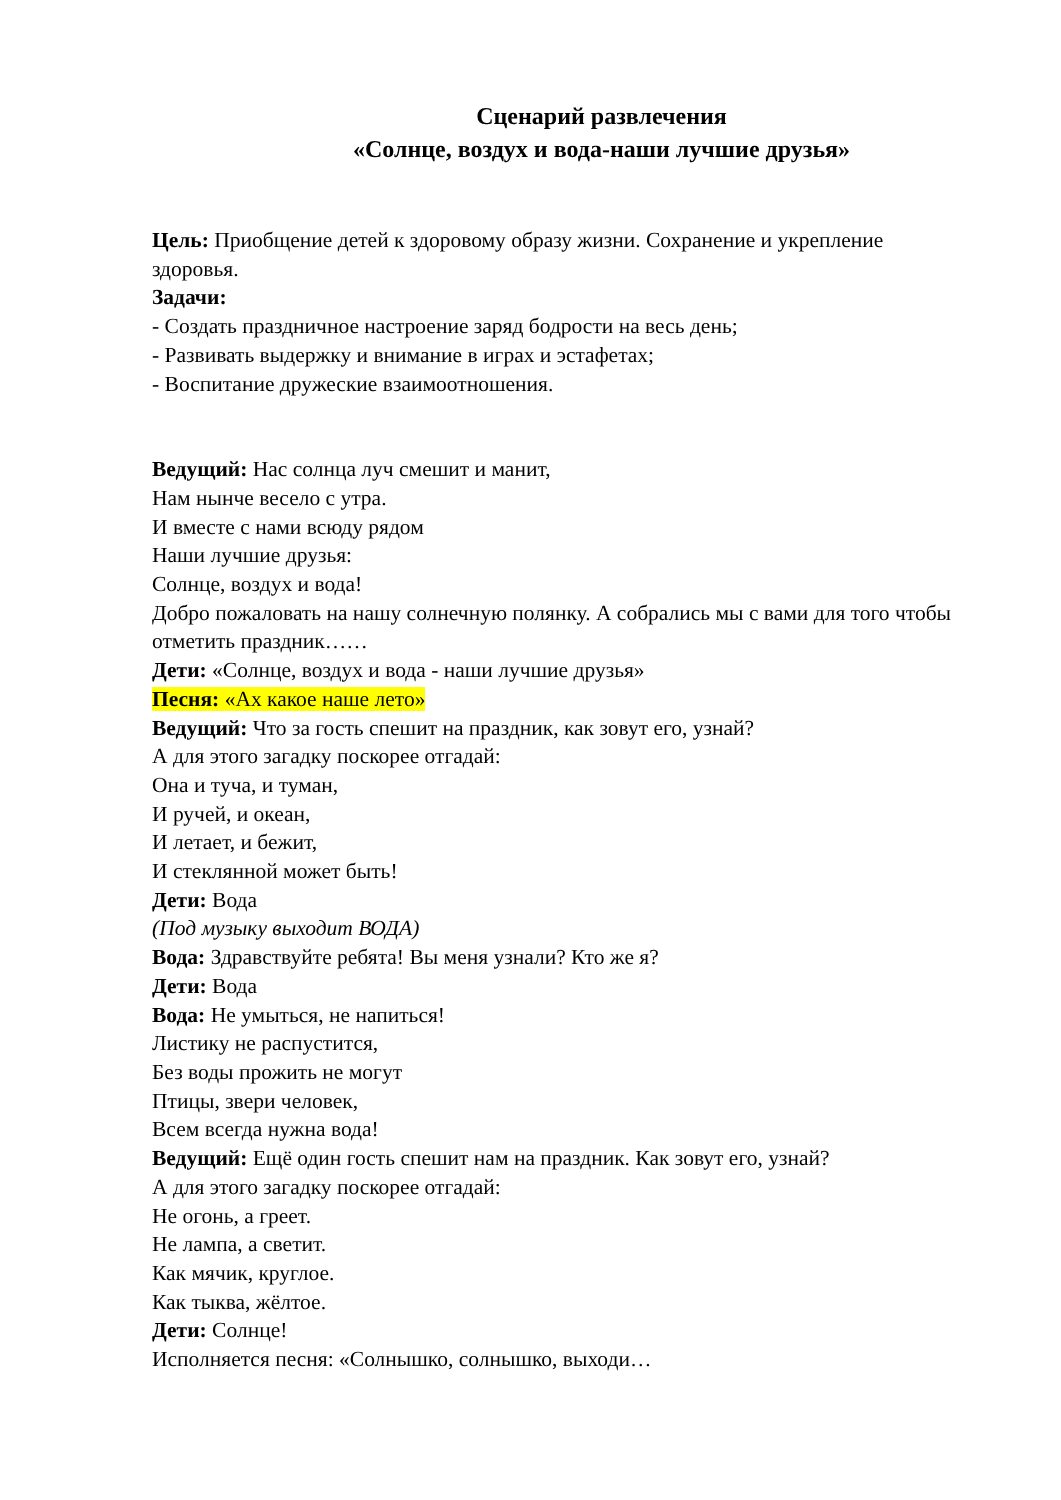Сценарий развлечения
«Солнце, воздух и вода-наши лучшие друзья»
Цель: Приобщение детей к здоровому образу жизни. Сохранение и укрепление здоровья.
Задачи:
- Создать праздничное настроение заряд бодрости на весь день;
- Развивать выдержку и внимание в играх и эстафетах;
- Воспитание дружеские взаимоотношения.
Ведущий: Нас солнца луч смешит и манит,
Нам нынче весело с утра.
И вместе с нами всюду рядом
Наши лучшие друзья:
Солнце, воздух и вода!
Добро пожаловать на нашу солнечную полянку. А собрались мы с вами для того чтобы отметить праздник……
Дети: «Солнце, воздух и вода - наши лучшие друзья»
Песня: «Ах какое наше лето»
Ведущий: Что за гость спешит на праздник, как зовут его, узнай?
А для этого загадку поскорее отгадай:
Она и туча, и туман,
И ручей, и океан,
И летает, и бежит,
И стеклянной может быть!
Дети: Вода
(Под музыку выходит ВОДА)
Вода: Здравствуйте ребята! Вы меня узнали? Кто же я?
Дети: Вода
Вода: Не умыться, не напиться!
Листику не распустится,
Без воды прожить не могут
Птицы, звери человек,
Всем всегда нужна вода!
Ведущий: Ещё один гость спешит нам на праздник. Как зовут его, узнай?
А для этого загадку поскорее отгадай:
Не огонь, а греет.
Не лампа, а светит.
Как мячик, круглое.
Как тыква, жёлтое.
Дети: Солнце!
Исполняется песня: «Солнышко, солнышко, выходи…